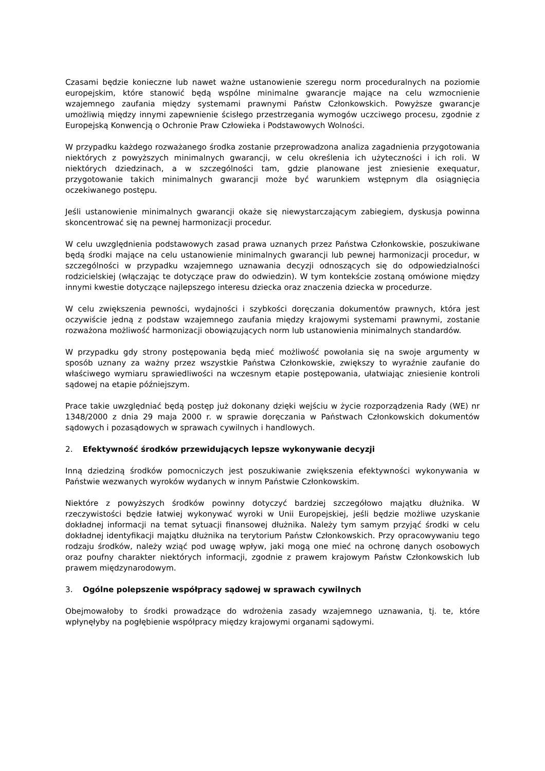Czasami będzie konieczne lub nawet ważne ustanowienie szeregu norm proceduralnych na poziomie europejskim, które stanowić będą wspólne minimalne gwarancje mające na celu wzmocnienie wzajemnego zaufania między systemami prawnymi Państw Członkowskich. Powyższe gwarancje umożliwią między innymi zapewnienie ścisłego przestrzegania wymogów uczciwego procesu, zgodnie z Europejską Konwencją o Ochronie Praw Człowieka i Podstawowych Wolności.
W przypadku każdego rozważanego środka zostanie przeprowadzona analiza zagadnienia przygotowania niektórych z powyższych minimalnych gwarancji, w celu określenia ich użyteczności i ich roli. W niektórych dziedzinach, a w szczególności tam, gdzie planowane jest zniesienie exequatur, przygotowanie takich minimalnych gwarancji może być warunkiem wstępnym dla osiągnięcia oczekiwanego postępu.
Jeśli ustanowienie minimalnych gwarancji okaże się niewystarczającym zabiegiem, dyskusja powinna skoncentrować się na pewnej harmonizacji procedur.
W celu uwzględnienia podstawowych zasad prawa uznanych przez Państwa Członkowskie, poszukiwane będą środki mające na celu ustanowienie minimalnych gwarancji lub pewnej harmonizacji procedur, w szczególności w przypadku wzajemnego uznawania decyzji odnoszących się do odpowiedzialności rodzicielskiej (włączając te dotyczące praw do odwiedzin). W tym kontekście zostaną omówione między innymi kwestie dotyczące najlepszego interesu dziecka oraz znaczenia dziecka w procedurze.
W celu zwiększenia pewności, wydajności i szybkości doręczania dokumentów prawnych, która jest oczywiście jedną z podstaw wzajemnego zaufania między krajowymi systemami prawnymi, zostanie rozważona możliwość harmonizacji obowiązujących norm lub ustanowienia minimalnych standardów.
W przypadku gdy strony postępowania będą mieć możliwość powołania się na swoje argumenty w sposób uznany za ważny przez wszystkie Państwa Członkowskie, zwiększy to wyraźnie zaufanie do właściwego wymiaru sprawiedliwości na wczesnym etapie postępowania, ułatwiając zniesienie kontroli sądowej na etapie późniejszym.
Prace takie uwzględniać będą postęp już dokonany dzięki wejściu w życie rozporządzenia Rady (WE) nr 1348/2000 z dnia 29 maja 2000 r. w sprawie doręczania w Państwach Członkowskich dokumentów sądowych i pozasądowych w sprawach cywilnych i handlowych.
2. Efektywność środków przewidujących lepsze wykonywanie decyzji
Inną dziedziną środków pomocniczych jest poszukiwanie zwiększenia efektywności wykonywania w Państwie wezwanych wyroków wydanych w innym Państwie Członkowskim.
Niektóre z powyższych środków powinny dotyczyć bardziej szczegółowo majątku dłużnika. W rzeczywistości będzie łatwiej wykonywać wyroki w Unii Europejskiej, jeśli będzie możliwe uzyskanie dokładnej informacji na temat sytuacji finansowej dłużnika. Należy tym samym przyjąć środki w celu dokładnej identyfikacji majątku dłużnika na terytorium Państw Członkowskich. Przy opracowywaniu tego rodzaju środków, należy wziąć pod uwagę wpływ, jaki mogą one mieć na ochronę danych osobowych oraz poufny charakter niektórych informacji, zgodnie z prawem krajowym Państw Członkowskich lub prawem międzynarodowym.
3. Ogólne polepszenie współpracy sądowej w sprawach cywilnych
Obejmowałoby to środki prowadzące do wdrożenia zasady wzajemnego uznawania, tj. te, które wpłynęłyby na pogłębienie współpracy między krajowymi organami sądowymi.